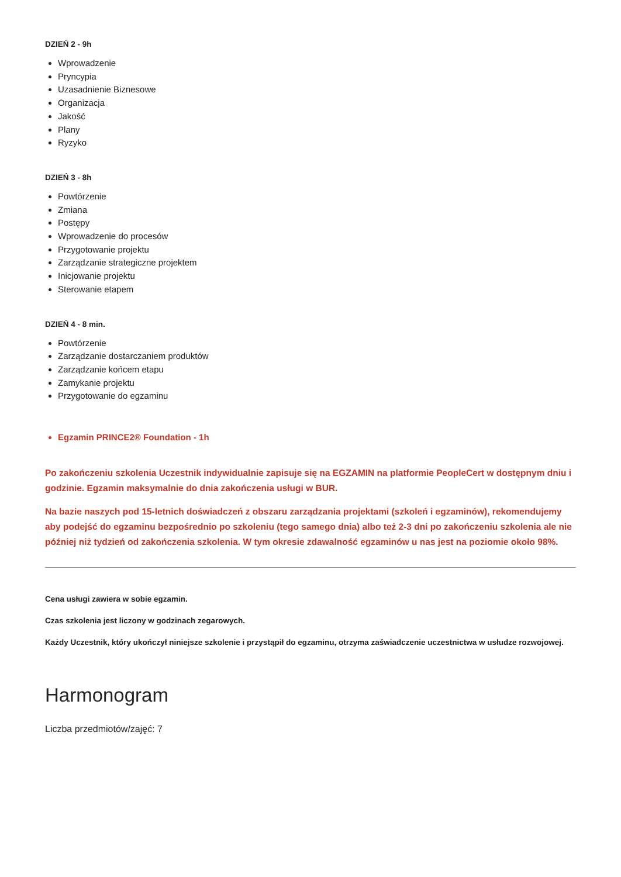DZIEŃ 2 - 9h
Wprowadzenie
Pryncypia
Uzasadnienie Biznesowe
Organizacja
Jakość
Plany
Ryzyko
DZIEŃ 3 - 8h
Powtórzenie
Zmiana
Postępy
Wprowadzenie do procesów
Przygotowanie projektu
Zarządzanie strategiczne projektem
Inicjowanie projektu
Sterowanie etapem
DZIEŃ 4 - 8 min.
Powtórzenie
Zarządzanie dostarczaniem produktów
Zarządzanie końcem etapu
Zamykanie projektu
Przygotowanie do egzaminu
Egzamin PRINCE2® Foundation - 1h
Po zakończeniu szkolenia Uczestnik indywidualnie zapisuje się na EGZAMIN na platformie PeopleCert w dostępnym dniu i godzinie. Egzamin maksymalnie do dnia zakończenia usługi w BUR.
Na bazie naszych pod 15-letnich doświadczeń z obszaru zarządzania projektami (szkoleń i egzaminów), rekomendujemy aby podejść do egzaminu bezpośrednio po szkoleniu (tego samego dnia) albo też 2-3 dni po zakończeniu szkolenia ale nie później niż tydzień od zakończenia szkolenia. W tym okresie zdawalność egzaminów u nas jest na poziomie około 98%.
Cena usługi zawiera w sobie egzamin.
Czas szkolenia jest liczony w godzinach zegarowych.
Każdy Uczestnik, który ukończył niniejsze szkolenie i przystąpił do egzaminu, otrzyma zaświadczenie uczestnictwa w usłudze rozwojowej.
Harmonogram
Liczba przedmiotów/zajęć: 7